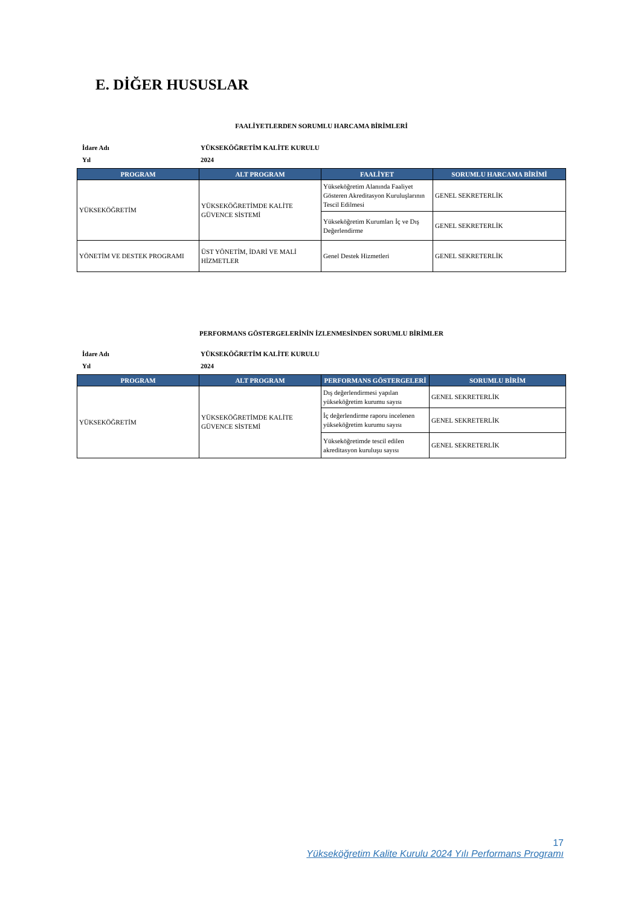E. DİĞER HUSUSLAR
FAALİYETLERDEN SORUMLU HARCAMA BİRİMLERİ
| İdare Adı | YÜKSEKÖĞRETİM KALİTE KURULU |
| Yıl | 2024 |
| PROGRAM | ALT PROGRAM | FAALİYET | SORUMLU HARCAMA BİRİMİ |
| --- | --- | --- | --- |
| YÜKSEKÖĞRETİM | YÜKSEKÖĞRETİMDE KALİTE GÜVENCE SİSTEMİ | Yükseköğretim Alanında Faaliyet Gösteren Akreditasyon Kuruluşlarının Tescil Edilmesi | GENEL SEKRETERLİK |
| | | Yükseköğretim Kurumları İç ve Dış Değerlendirme | GENEL SEKRETERLİK |
| YÖNETİM VE DESTEK PROGRAMI | ÜST YÖNETİM, İDARİ VE MALİ HİZMETLER | Genel Destek Hizmetleri | GENEL SEKRETERLİK |
PERFORMANS GÖSTERGELERİNİN İZLENMESİNDEN SORUMLU BİRİMLER
| İdare Adı | YÜKSEKÖĞRETİM KALİTE KURULU |
| Yıl | 2024 |
| PROGRAM | ALT PROGRAM | PERFORMANS GÖSTERGELERİ | SORUMLU BİRİM |
| --- | --- | --- | --- |
| YÜKSEKÖĞRETİM | YÜKSEKÖĞRETİMDE KALİTE GÜVENCE SİSTEMİ | Dış değerlendirmesi yapılan yükseköğretim kurumu sayısı | GENEL SEKRETERLİK |
| | | İç değerlendirme raporu incelenen yükseköğretim kurumu sayısı | GENEL SEKRETERLİK |
| | | Yükseköğretimde tescil edilen akreditasyon kuruluşu sayısı | GENEL SEKRETERLİK |
17
Yükseköğretim Kalite Kurulu 2024 Yılı Performans Programı